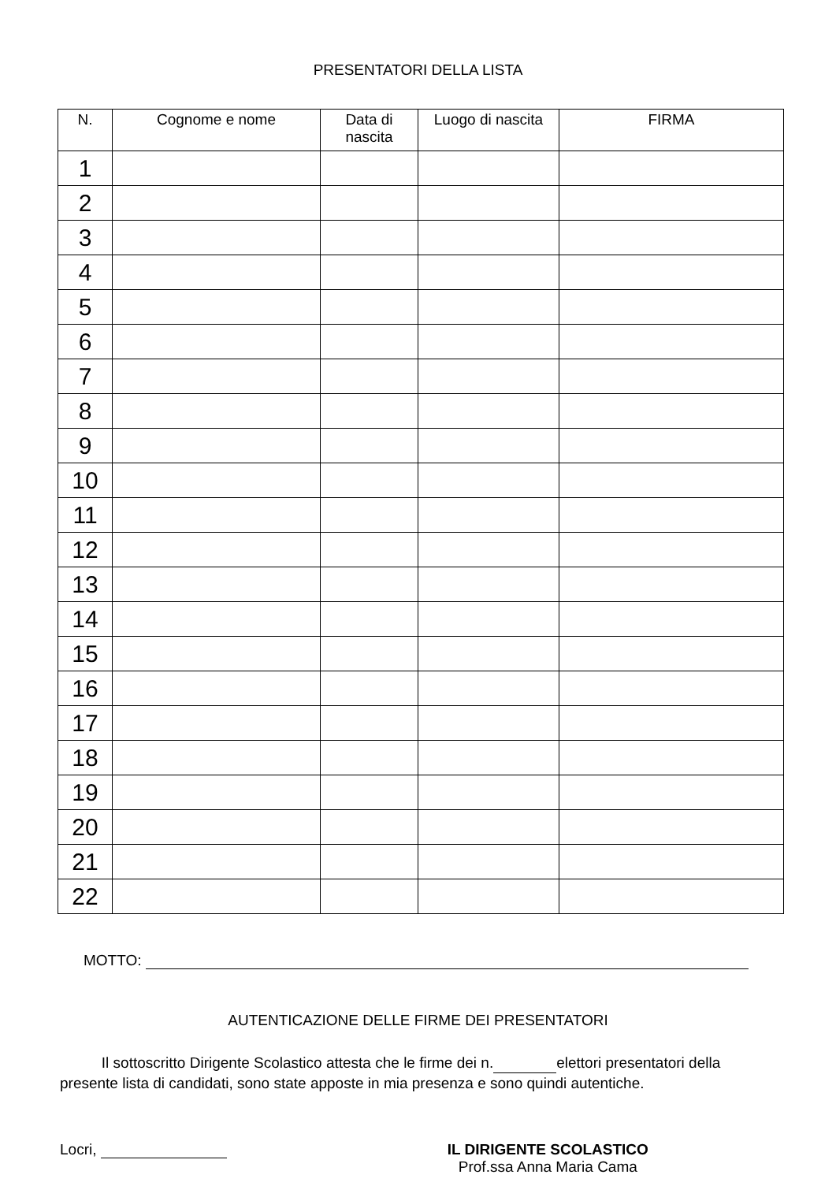PRESENTATORI DELLA LISTA
| N. | Cognome e nome | Data di nascita | Luogo di nascita | FIRMA |
| --- | --- | --- | --- | --- |
| 1 | | | | |
| 2 | | | | |
| 3 | | | | |
| 4 | | | | |
| 5 | | | | |
| 6 | | | | |
| 7 | | | | |
| 8 | | | | |
| 9 | | | | |
| 10 | | | | |
| 11 | | | | |
| 12 | | | | |
| 13 | | | | |
| 14 | | | | |
| 15 | | | | |
| 16 | | | | |
| 17 | | | | |
| 18 | | | | |
| 19 | | | | |
| 20 | | | | |
| 21 | | | | |
| 22 | | | | |
MOTTO:
AUTENTICAZIONE DELLE FIRME DEI PRESENTATORI
Il sottoscritto Dirigente Scolastico attesta che le firme dei n. elettori presentatori della presente lista di candidati, sono state apposte in mia presenza e sono quindi autentiche.
Locri, IL DIRIGENTE SCOLASTICO
Prof.ssa Anna Maria Cama